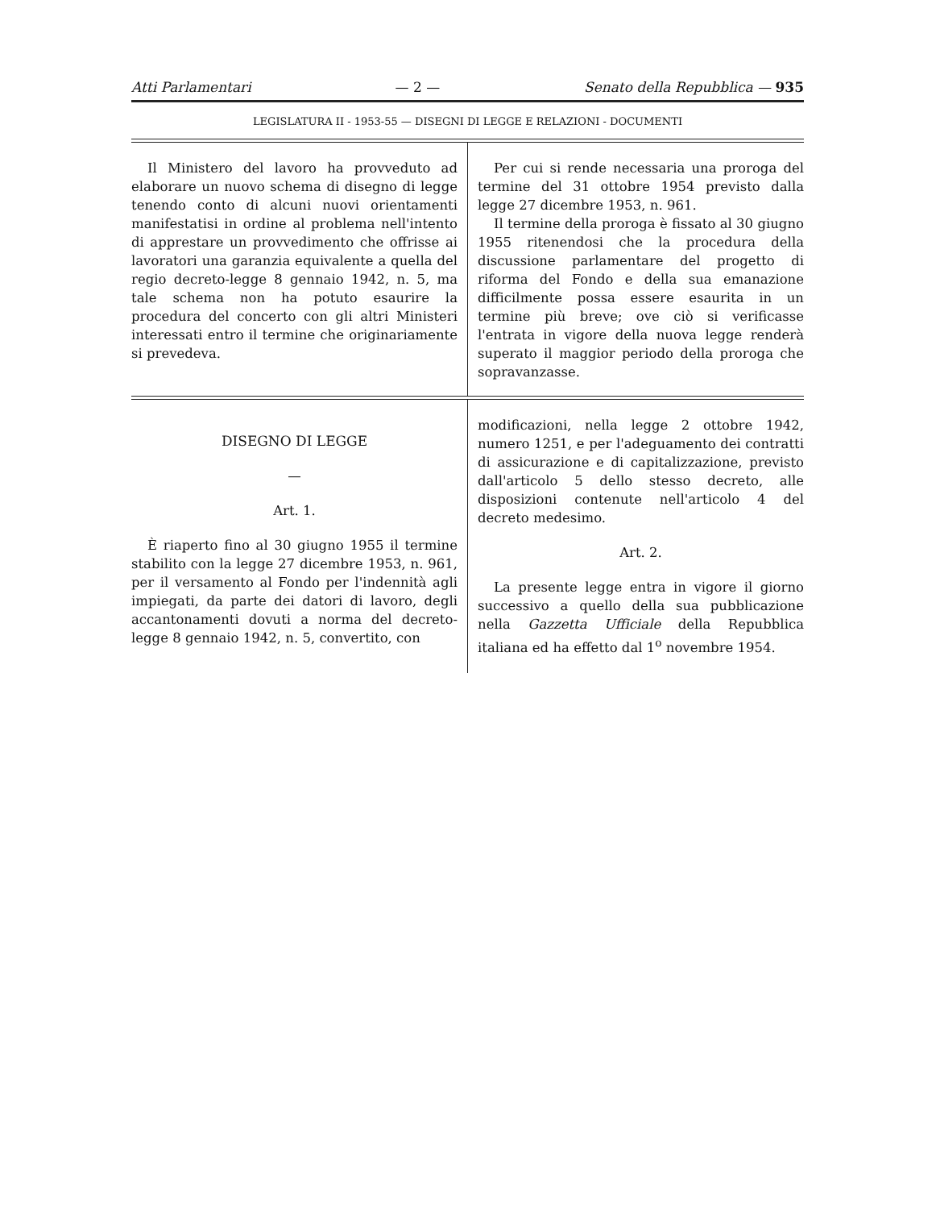Atti Parlamentari — 2 — Senato della Repubblica — 935
LEGISLATURA II - 1953-55 — DISEGNI DI LEGGE E RELAZIONI - DOCUMENTI
Il Ministero del lavoro ha provveduto ad elaborare un nuovo schema di disegno di legge tenendo conto di alcuni nuovi orientamenti manifestatisi in ordine al problema nell'intento di apprestare un provvedimento che offrisse ai lavoratori una garanzia equivalente a quella del regio decreto-legge 8 gennaio 1942, n. 5, ma tale schema non ha potuto esaurire la procedura del concerto con gli altri Ministeri interessati entro il termine che originariamente si prevedeva.
Per cui si rende necessaria una proroga del termine del 31 ottobre 1954 previsto dalla legge 27 dicembre 1953, n. 961.
Il termine della proroga è fissato al 30 giugno 1955 ritenendosi che la procedura della discussione parlamentare del progetto di riforma del Fondo e della sua emanazione difficilmente possa essere esaurita in un termine più breve; ove ciò si verificasse l'entrata in vigore della nuova legge renderà superato il maggior periodo della proroga che sopravanzasse.
DISEGNO DI LEGGE
—
Art. 1.
È riaperto fino al 30 giugno 1955 il termine stabilito con la legge 27 dicembre 1953, n. 961, per il versamento al Fondo per l'indennità agli impiegati, da parte dei datori di lavoro, degli accantonamenti dovuti a norma del decreto-legge 8 gennaio 1942, n. 5, convertito, con
modificazioni, nella legge 2 ottobre 1942, numero 1251, e per l'adeguamento dei contratti di assicurazione e di capitalizzazione, previsto dall'articolo 5 dello stesso decreto, alle disposizioni contenute nell'articolo 4 del decreto medesimo.
Art. 2.
La presente legge entra in vigore il giorno successivo a quello della sua pubblicazione nella Gazzetta Ufficiale della Repubblica italiana ed ha effetto dal 1<sup>o</sup> novembre 1954.